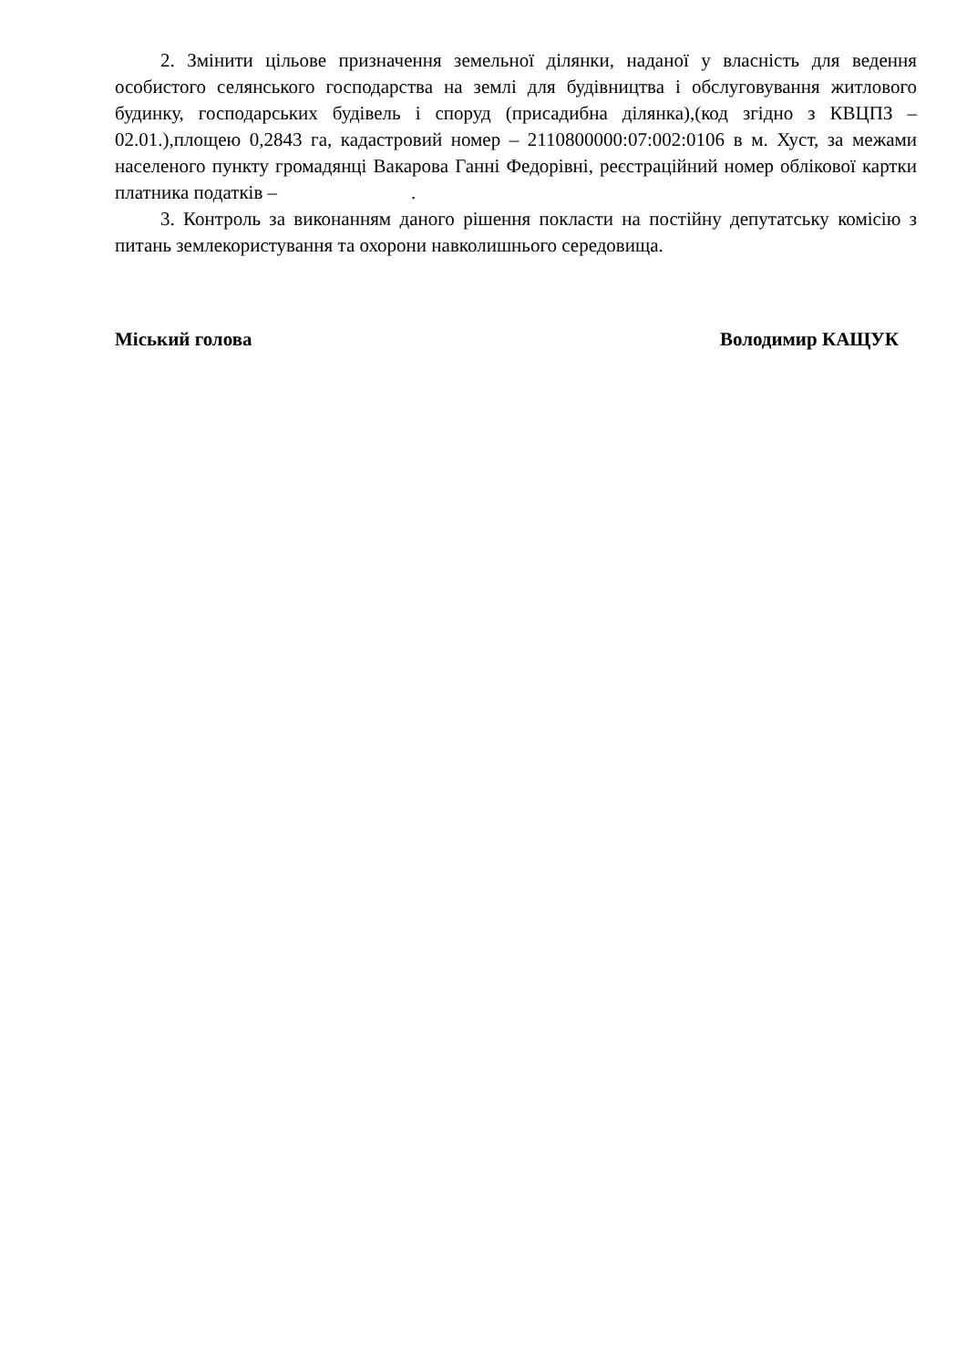2. Змінити цільове призначення земельної ділянки, наданої у власність для ведення особистого селянського господарства на землі для будівництва і обслуговування житлового будинку, господарських будівель і споруд (присадибна ділянка),(код згідно з КВЦПЗ – 02.01.),площею 0,2843 га, кадастровий номер – 2110800000:07:002:0106 в м. Хуст, за межами населеного пункту громадянці Вакарова Ганні Федорівні, реєстраційний номер облікової картки платника податків – .
3. Контроль за виконанням даного рішення покласти на постійну депутатську комісію з питань землекористування та охорони навколишнього середовища.
Міський голова Володимир КАЩУК